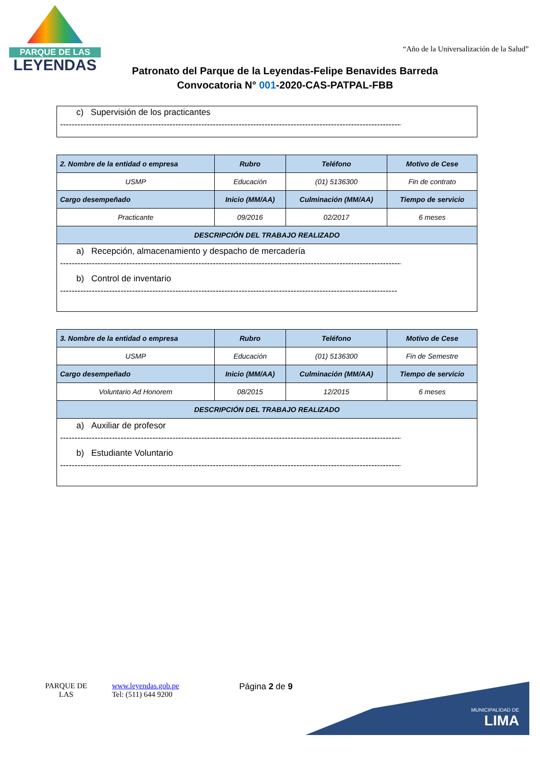PARQUE DE LAS
LEYENDAS
“Año de la Universalización de la Salud”
Patronato del Parque de la Leyendas-Felipe Benavides Barreda
Convocatoria N° 001-2020-CAS-PATPAL-FBB
c) Supervisión de los practicantes
------------------------------------------------------------------------------------------------------------------------
| 2. Nombre de la entidad o empresa | Rubro | Teléfono | Motivo de Cese |
| --- | --- | --- | --- |
| USMP | Educación | (01) 5136300 | Fin de contrato |
| Cargo desempeñado | Inicio (MM/AA) | Culminación (MM/AA) | Tiempo de servicio |
| Practicante | 09/2016 | 02/2017 | 6 meses |
| DESCRIPCIÓN DEL TRABAJO REALIZADO | | | |
| a) Recepción, almacenamiento y despacho de mercadería ------------------------------------------------------------------------------------------------------------------------ b) Control de inventario --------------------------------------------------------------------------------------------------------------------- | | | |
| 3. Nombre de la entidad o empresa | Rubro | Teléfono | Motivo de Cese |
| --- | --- | --- | --- |
| USMP | Educación | (01) 5136300 | Fin de Semestre |
| Cargo desempeñado | Inicio (MM/AA) | Culminación (MM/AA) | Tiempo de servicio |
| Voluntario Ad Honorem | 08/2015 | 12/2015 | 6 meses |
| DESCRIPCIÓN DEL TRABAJO REALIZADO | | | |
| a) Auxiliar de profesor ------------------------------------------------------------------------------------------------------------------------ b) Estudiante Voluntario ------------------------------------------------------------------------------------------------------------------------ | | | |
PARQUE DE LAS
www.leyendas.gob.pe
Tel: (511) 644 9200
Página 2 de 9
MUNICIPALIDAD DE
LIMA